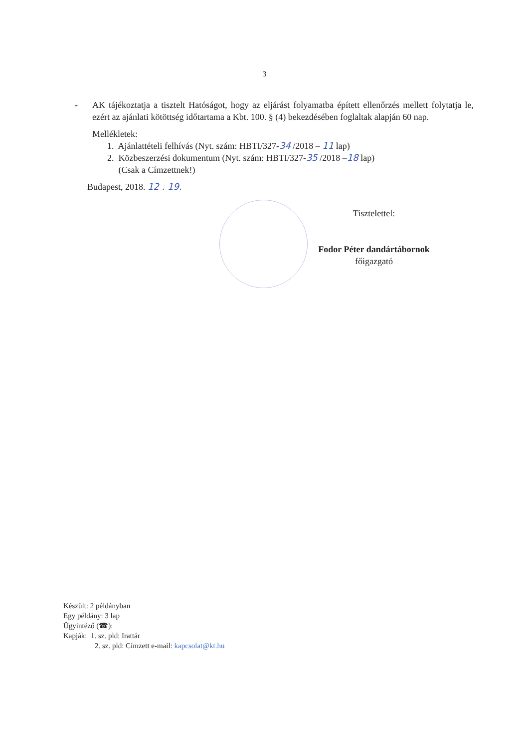3
- AK tájékoztatja a tisztelt Hatóságot, hogy az eljárást folyamatba épített ellenőrzés mellett folytatja le, ezért az ajánlati kötöttség időtartama a Kbt. 100. § (4) bekezdésében foglaltak alapján 60 nap.
Mellékletek:
1. Ajánlattételi felhívás (Nyt. szám: HBTI/327-34 /2018 – 11 lap)
2. Közbeszerzési dokumentum (Nyt. szám: HBTI/327-35 /2018 –18 lap)
(Csak a Címzettnek!)
Budapest, 2018. 12 . 19.
Tisztelettel:
Fodor Péter dandártábornok
főigazgató
Készült: 2 példányban
Egy példány: 3 lap
Ügyintéző (☎):
Kapják: 1. sz. pld: Irattár
2. sz. pld: Címzett e-mail: kapcsolat@kt.hu